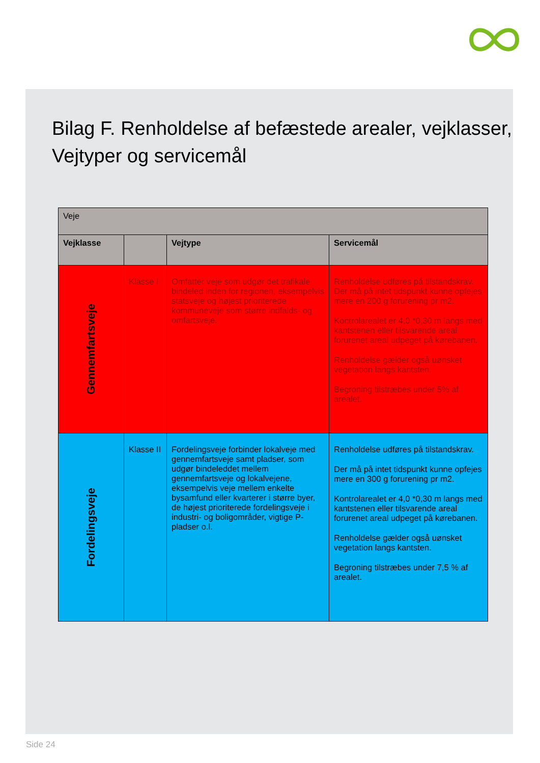Bilag F. Renholdelse af befæstede arealer, vejklasser, Vejtyper og servicemål
| Veje | | | |
| Vejklasse | | Vejtype | Servicemål |
| Gennemfartsveje | Klasse I | Omfatter veje som udgør det trafikale bindeled inden for regionen, eksempelvis statsveje og højest prioriterede kommuneveje som større indfalds- og omfartsveje. | Renholdelse udføres på tilstandskrav. Der må på intet tidspunkt kunne opfejes mere en 200 g forurening pr m2. Kontrolarealet er 4,0 *0,30 m langs med kantstenen eller tilsvarende areal forurenet areal udpeget på kørebanen. Renholdelse gælder også uønsket vegetation langs kantsten. Begroning tilstræbes under 5% af arealet. |
| Fordelingsveje | Klasse II | Fordelingsveje forbinder lokalveje med gennemfartsveje samt pladser, som udgør bindeleddet mellem gennemfartsveje og lokalvejene, eksempelvis veje mellem enkelte bysamfund eller kvarterer i større byer, de højest prioriterede fordelingsveje i industri- og boligområder, vigtige P-pladser o.l. | Renholdelse udføres på tilstandskrav. Der må på intet tidspunkt kunne opfejes mere en 300 g forurening pr m2. Kontrolarealet er 4,0 *0,30 m langs med kantstenen eller tilsvarende areal forurenet areal udpeget på kørebanen. Renholdelse gælder også uønsket vegetation langs kantsten. Begroning tilstræbes under 7,5 % af arealet. |
Side 24